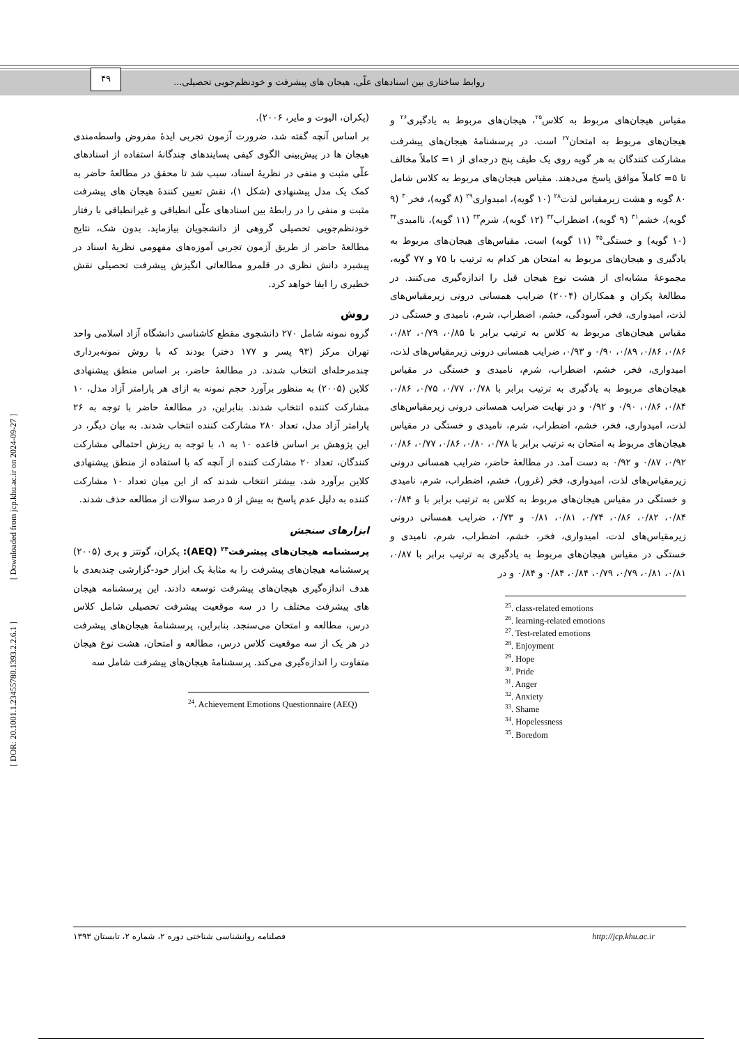روابط ساختاری بین اسنادهای علّی، هیجان های پیشرفت و خودنظم‌جویی تحصیلی...
۴۹
[ DOR: 20.1001.1.23455780.1393.2.2.6.1 ] [ Downloaded from jcp.khu.ac.ir on 2024-09-27 ]
(پکران، الیوت و مایر، ۲۰۰۶).
بر اساس آنچه گفته شد، ضرورت آزمون تجربی ایدۀ مفروض واسطه‌مندی هیجان ها در پیش‌بینی الگوی کیفی پسایندهای چندگانۀ استفاده از اسنادهای علّی مثبت و منفی در نظریۀ اسناد، سبب شد تا محقق در مطالعۀ حاضر به کمک یک مدل پیشنهادی (شکل ۱)، نقش تعیین کنندۀ هیجان های پیشرفت مثبت و منفی را در رابطۀ بین اسنادهای علّی انطباقی و غیرانطباقی با رفتار خودنظم‌جویی تحصیلی گروهی از دانشجویان بیازماید. بدون شک، نتایج مطالعۀ حاضر از طریق آزمون تجربی آموزه‌های مفهومی نظریۀ اسناد در پیشبرد دانش نظری در قلمرو مطالعاتی انگیزش پیشرفت تحصیلی نقش خطیری را ایفا خواهد کرد.
روش
گروه نمونه شامل ۲۷۰ دانشجوی مقطع کاشناسی دانشگاه آزاد اسلامی واحد تهران مرکز (۹۳ پسر و ۱۷۷ دختر) بودند که با روش نمونه‌برداری چندمرحله‌ای انتخاب شدند. در مطالعۀ حاضر، بر اساس منطق پیشنهادی کلاین (۲۰۰۵) به منظور برآورد حجم نمونه به ازای هر پارامتر آزاد مدل، ۱۰ مشارکت کننده انتخاب شدند. بنابراین، در مطالعۀ حاضر با توجه به ۲۶ پارامتر آزاد مدل، تعداد ۲۸۰ مشارکت کننده انتخاب شدند. به بیان دیگر، در این پژوهش بر اساس قاعده ۱۰ به ۱، با توجه به ریزش احتمالی مشارکت کنندگان، تعداد ۲۰ مشارکت کننده از آنچه که با استفاده از منطق پیشنهادی کلاین برآورد شد، بیشتر انتخاب شدند که از این میان تعداد ۱۰ مشارکت کننده به دلیل عدم پاسخ به بیش از ۵ درصد سوالات از مطالعه حذف شدند.
ابزارهای سنجش
پرسشنامه هیجان‌های پیشرفت<sup>۲۴</sup> (AEQ): پکران، گوتتز و پری (۲۰۰۵) پرسشنامه هیجان‌های پیشرفت را به مثابۀ یک ابزار خود-گزارشی چندبعدی با هدف اندازه‌گیری هیجان‌های پیشرفت توسعه دادند. این پرسشنامه هیجان های پیشرفت مختلف را در سه موقعیت پیشرفت تحصیلی شامل کلاس درس، مطالعه و امتحان می‌سنجد. بنابراین، پرسشنامۀ هیجان‌های پیشرفت در هر یک از سه موقعیت کلاس درس، مطالعه و امتحان، هشت نوع هیجان متفاوت را اندازه‌گیری می‌کند. پرسشنامۀ هیجان‌های پیشرفت شامل سه
<sup>24</sup>. Achievement Emotions Questionnaire (AEQ)
مقیاس هیجان‌های مربوط به کلاس<sup>۲۵</sup>، هیجان‌های مربوط به یادگیری<sup>۲۶</sup> و هیجان‌های مربوط به امتحان<sup>۲۷</sup> است. در پرسشنامۀ هیجان‌های پیشرفت مشارکت کنندگان به هر گویه روی یک طیف پنج درجه‌ای از ۱= کاملاً مخالف تا ۵= کاملاً موافق پاسخ می‌دهند. مقیاس هیجان‌های مربوط به کلاس شامل ۸۰ گویه و هشت زیرمقیاس لذت<sup>۲۸</sup> (۱۰ گویه)، امیدواری<sup>۲۹</sup> (۸ گویه)، فخر<sup>۳۰</sup> (۹ گویه)، خشم<sup>۳۱</sup> (۹ گویه)، اضطراب<sup>۳۲</sup> (۱۲ گویه)، شرم<sup>۳۳</sup> (۱۱ گویه)، ناامیدی<sup>۳۴</sup> (۱۰ گویه) و خستگی<sup>۳۵</sup> (۱۱ گویه) است. مقیاس‌های هیجان‌های مربوط به یادگیری و هیجان‌های مربوط به امتحان هر کدام به ترتیب با ۷۵ و ۷۷ گویه، مجموعۀ مشابه‌ای از هشت نوع هیجان قبل را اندازه‌گیری می‌کنند. در مطالعۀ پکران و همکاران (۲۰۰۴) ضرایب همسانی درونی زیرمقیاس‌های لذت، امیدواری، فخر، آسودگی، خشم، اضطراب، شرم، نامیدی و خستگی در مقیاس هیجان‌های مربوط به کلاس به ترتیب برابر با ۰/۸۵، ۰/۷۹، ۰/۸۲، ۰/۸۶، ۰/۸۶، ۰/۸۹، ۰/۹۰ و ۰/۹۳، ضرایب همسانی درونی زیرمقیاس‌های لذت، امیدواری، فخر، خشم، اضطراب، شرم، نامیدی و خستگی در مقیاس هیجان‌های مربوط به یادگیری به ترتیب برابر با ۰/۷۸، ۰/۷۷، ۰/۷۵، ۰/۸۶، ۰/۸۴، ۰/۸۶، ۰/۹۰ و ۰/۹۲ و در نهایت ضرایب همسانی درونی زیرمقیاس‌های لذت، امیدواری، فخر، خشم، اضطراب، شرم، نامیدی و خستگی در مقیاس هیجان‌های مربوط به امتحان به ترتیب برابر با ۰/۷۸، ۰/۸۰، ۰/۸۶، ۰/۷۷، ۰/۸۶، ۰/۹۲، ۰/۸۷ و ۰/۹۲ به دست آمد. در مطالعۀ حاضر، ضرایب همسانی درونی زیرمقیاس‌های لذت، امیدواری، فخر (غرور)، خشم، اضطراب، شرم، نامیدی و خستگی در مقیاس هیجان‌های مربوط به کلاس به ترتیب برابر با و ۰/۸۴، ۰/۸۴، ۰/۸۲، ۰/۸۶، ۰/۷۴، ۰/۸۱، ۰/۸۱ و ۰/۷۳، ضرایب همسانی درونی زیرمقیاس‌های لذت، امیدواری، فخر، خشم، اضطراب، شرم، نامیدی و خستگی در مقیاس هیجان‌های مربوط به یادگیری به ترتیب برابر با ۰/۸۷، ۰/۸۱، ۰/۸۱، ۰/۷۹، ۰/۷۹، ۰/۸۴، ۰/۸۴ و ۰/۸۴ و در
<sup>25</sup>. class-related emotions
<sup>26</sup>. learning-related emotions
<sup>27</sup>. Test-related emotions
<sup>28</sup>. Enjoyment
<sup>29</sup>. Hope
<sup>30</sup>. Pride
<sup>31</sup>. Anger
<sup>32</sup>. Anxiety
<sup>33</sup>. Shame
<sup>34</sup>. Hopelessness
<sup>35</sup>. Boredom
فصلنامه روانشناسی شناختی دوره ۲، شماره ۲، تابستان ۱۳۹۳ http://jcp.khu.ac.ir